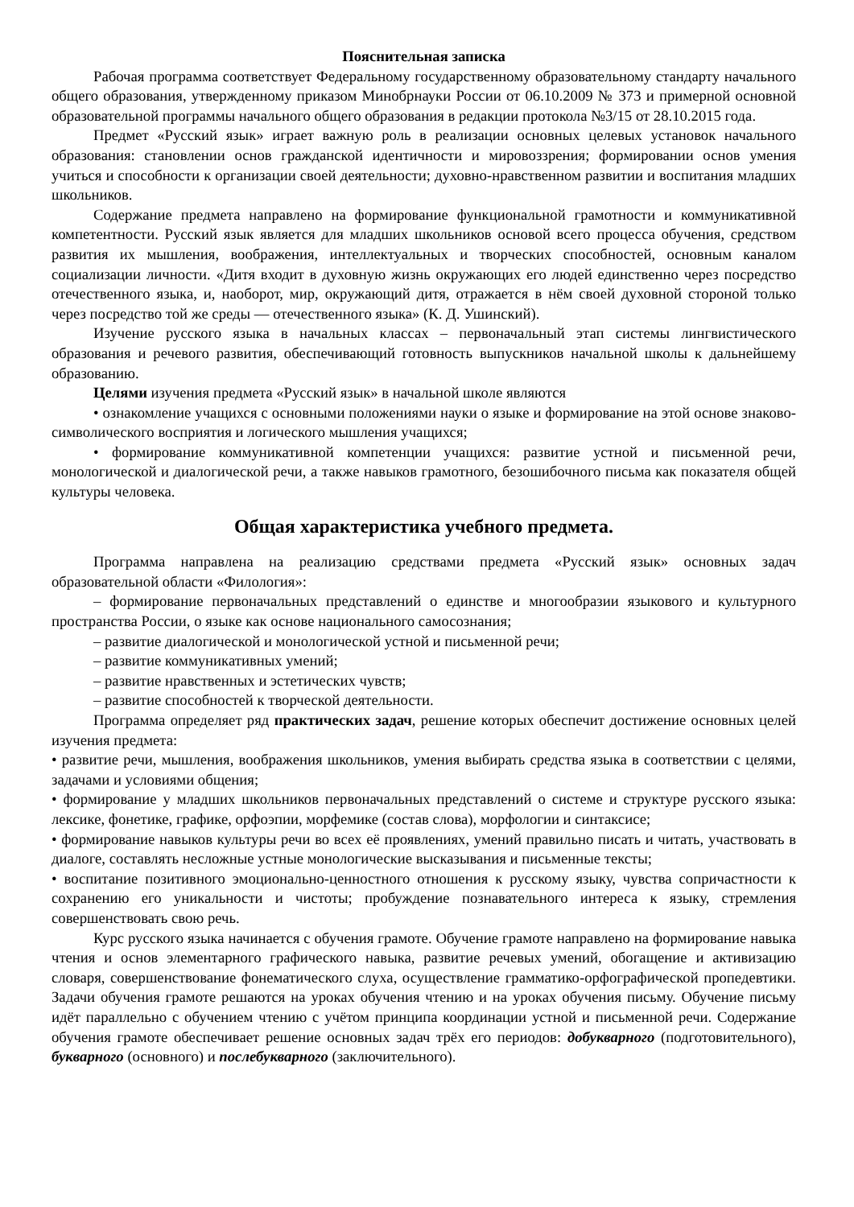Пояснительная записка
Рабочая программа соответствует Федеральному государственному образовательному стандарту начального общего образования, утвержденному приказом Минобрнауки России от 06.10.2009 № 373 и примерной основной образовательной программы начального общего образования в редакции протокола №3/15 от 28.10.2015 года.
Предмет «Русский язык» играет важную роль в реализации основных целевых установок начального образования: становлении основ гражданской идентичности и мировоззрения; формировании основ умения учиться и способности к организации своей деятельности; духовно-нравственном развитии и воспитания младших школьников.
Содержание предмета направлено на формирование функциональной грамотности и коммуникативной компетентности. Русский язык является для младших школьников основой всего процесса обучения, средством развития их мышления, воображения, интеллектуальных и творческих способностей, основным каналом социализации личности. «Дитя входит в духовную жизнь окружающих его людей единственно через посредство отечественного языка, и, наоборот, мир, окружающий дитя, отражается в нём своей духовной стороной только через посредство той же среды — отечественного языка» (К. Д. Ушинский).
Изучение русского языка в начальных классах – первоначальный этап системы лингвистического образования и речевого развития, обеспечивающий готовность выпускников начальной школы к дальнейшему образованию.
Целями изучения предмета «Русский язык» в начальной школе являются
• ознакомление учащихся с основными положениями науки о языке и формирование на этой основе знаково-символического восприятия и логического мышления учащихся;
• формирование коммуникативной компетенции учащихся: развитие устной и письменной речи, монологической и диалогической речи, а также навыков грамотного, безошибочного письма как показателя общей культуры человека.
Общая характеристика учебного предмета.
Программа направлена на реализацию средствами предмета «Русский язык» основных задач образовательной области «Филология»:
– формирование первоначальных представлений о единстве и многообразии языкового и культурного пространства России, о языке как основе национального самосознания;
– развитие диалогической и монологической устной и письменной речи;
– развитие коммуникативных умений;
– развитие нравственных и эстетических чувств;
– развитие способностей к творческой деятельности.
Программа определяет ряд практических задач, решение которых обеспечит достижение основных целей изучения предмета:
• развитие речи, мышления, воображения школьников, умения выбирать средства языка в соответствии с целями, задачами и условиями общения;
• формирование у младших школьников первоначальных представлений о системе и структуре русского языка: лексике, фонетике, графике, орфоэпии, морфемике (состав слова), морфологии и синтаксисе;
• формирование навыков культуры речи во всех её проявлениях, умений правильно писать и читать, участвовать в диалоге, составлять несложные устные монологические высказывания и письменные тексты;
• воспитание позитивного эмоционально-ценностного отношения к русскому языку, чувства сопричастности к сохранению его уникальности и чистоты; пробуждение познавательного интереса к языку, стремления совершенствовать свою речь.
Курс русского языка начинается с обучения грамоте. Обучение грамоте направлено на формирование навыка чтения и основ элементарного графического навыка, развитие речевых умений, обогащение и активизацию словаря, совершенствование фонематического слуха, осуществление грамматико-орфографической пропедевтики. Задачи обучения грамоте решаются на уроках обучения чтению и на уроках обучения письму. Обучение письму идёт параллельно с обучением чтению с учётом принципа координации устной и письменной речи. Содержание обучения грамоте обеспечивает решение основных задач трёх его периодов: добукварного (подготовительного), букварного (основного) и послебукварного (заключительного).